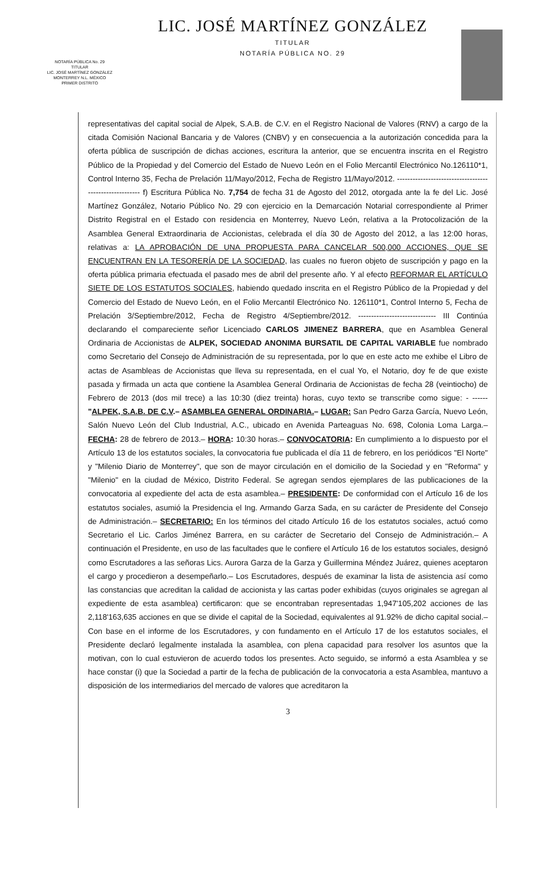NOTARÍA PÚBLICA No. 29
TITULAR
LIC. JOSÉ MARTÍNEZ GONZÁLEZ
MONTERREY N.L. MÉXICO
PRIMER DISTRITO
LIC. JOSÉ MARTÍNEZ GONZÁLEZ
TITULAR
NOTARÍA PÚBLICA NO. 29
representativas del capital social de Alpek, S.A.B. de C.V. en el Registro Nacional de Valores (RNV) a cargo de la citada Comisión Nacional Bancaria y de Valores (CNBV) y en consecuencia a la autorización concedida para la oferta pública de suscripción de dichas acciones, escritura la anterior, que se encuentra inscrita en el Registro Público de la Propiedad y del Comercio del Estado de Nuevo León en el Folio Mercantil Electrónico No.126110*1, Control Interno 35, Fecha de Prelación 11/Mayo/2012, Fecha de Registro 11/Mayo/2012. ------------------------------------------------------- f) Escritura Pública No. 7,754 de fecha 31 de Agosto del 2012, otorgada ante la fe del Lic. José Martínez González, Notario Público No. 29 con ejercicio en la Demarcación Notarial correspondiente al Primer Distrito Registral en el Estado con residencia en Monterrey, Nuevo León, relativa a la Protocolización de la Asamblea General Extraordinaria de Accionistas, celebrada el día 30 de Agosto del 2012, a las 12:00 horas, relativas a: LA APROBACIÓN DE UNA PROPUESTA PARA CANCELAR 500,000 ACCIONES, QUE SE ENCUENTRAN EN LA TESORERÍA DE LA SOCIEDAD, las cuales no fueron objeto de suscripción y pago en la oferta pública primaria efectuada el pasado mes de abril del presente año. Y al efecto REFORMAR EL ARTÍCULO SIETE DE LOS ESTATUTOS SOCIALES, habiendo quedado inscrita en el Registro Público de la Propiedad y del Comercio del Estado de Nuevo León, en el Folio Mercantil Electrónico No. 126110*1, Control Interno 5, Fecha de Prelación 3/Septiembre/2012, Fecha de Registro 4/Septiembre/2012. ------------------------------ III Continúa declarando el compareciente señor Licenciado CARLOS JIMENEZ BARRERA, que en Asamblea General Ordinaria de Accionistas de ALPEK, SOCIEDAD ANONIMA BURSATIL DE CAPITAL VARIABLE fue nombrado como Secretario del Consejo de Administración de su representada, por lo que en este acto me exhibe el Libro de actas de Asambleas de Accionistas que lleva su representada, en el cual Yo, el Notario, doy fe de que existe pasada y firmada un acta que contiene la Asamblea General Ordinaria de Accionistas de fecha 28 (veintiocho) de Febrero de 2013 (dos mil trece) a las 10:30 (diez treinta) horas, cuyo texto se transcribe como sigue: - ------ "ALPEK, S.A.B. DE C.V.– ASAMBLEA GENERAL ORDINARIA.– LUGAR: San Pedro Garza García, Nuevo León, Salón Nuevo León del Club Industrial, A.C., ubicado en Avenida Parteaguas No. 698, Colonia Loma Larga.– FECHA: 28 de febrero de 2013.– HORA: 10:30 horas.– CONVOCATORIA: En cumplimiento a lo dispuesto por el Artículo 13 de los estatutos sociales, la convocatoria fue publicada el día 11 de febrero, en los periódicos "El Norte" y "Milenio Diario de Monterrey", que son de mayor circulación en el domicilio de la Sociedad y en "Reforma" y "Milenio" en la ciudad de México, Distrito Federal. Se agregan sendos ejemplares de las publicaciones de la convocatoria al expediente del acta de esta asamblea.– PRESIDENTE: De conformidad con el Artículo 16 de los estatutos sociales, asumió la Presidencia el Ing. Armando Garza Sada, en su carácter de Presidente del Consejo de Administración.– SECRETARIO: En los términos del citado Artículo 16 de los estatutos sociales, actuó como Secretario el Lic. Carlos Jiménez Barrera, en su carácter de Secretario del Consejo de Administración.– A continuación el Presidente, en uso de las facultades que le confiere el Artículo 16 de los estatutos sociales, designó como Escrutadores a las señoras Lics. Aurora Garza de la Garza y Guillermina Méndez Juárez, quienes aceptaron el cargo y procedieron a desempeñarlo.– Los Escrutadores, después de examinar la lista de asistencia así como las constancias que acreditan la calidad de accionista y las cartas poder exhibidas (cuyos originales se agregan al expediente de esta asamblea) certificaron: que se encontraban representadas 1,947'105,202 acciones de las 2,118'163,635 acciones en que se divide el capital de la Sociedad, equivalentes al 91.92% de dicho capital social.– Con base en el informe de los Escrutadores, y con fundamento en el Artículo 17 de los estatutos sociales, el Presidente declaró legalmente instalada la asamblea, con plena capacidad para resolver los asuntos que la motivan, con lo cual estuvieron de acuerdo todos los presentes. Acto seguido, se informó a esta Asamblea y se hace constar (i) que la Sociedad a partir de la fecha de publicación de la convocatoria a esta Asamblea, mantuvo a disposición de los intermediarios del mercado de valores que acreditaron la
3